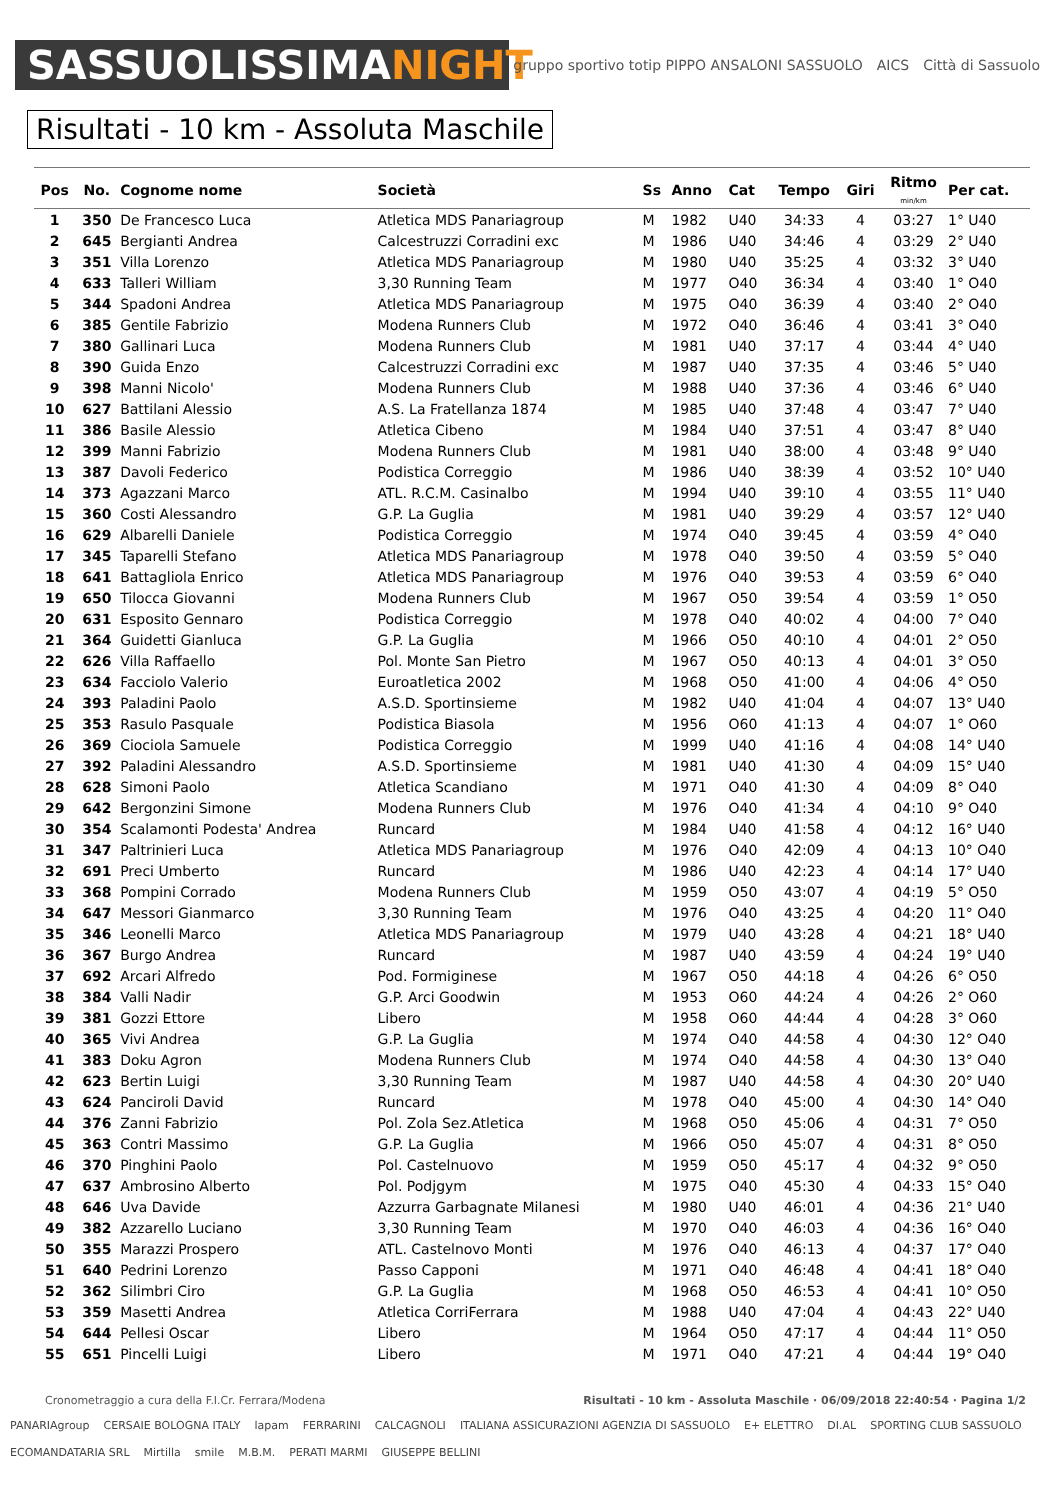SASSUOLISSIMANIGHT
gruppo sportivo totip PIPPO ANSALONI SASSUOLO AICS Città di Sassuolo
Risultati - 10 km - Assoluta Maschile
| Pos | No. | Cognome nome | Società | Ss | Anno | Cat | Tempo | Giri | Ritmo min/km | Per cat. |
| --- | --- | --- | --- | --- | --- | --- | --- | --- | --- | --- |
| 1 | 350 | De Francesco Luca | Atletica MDS Panariagroup | M | 1982 | U40 | 34:33 | 4 | 03:27 | 1° U40 |
| 2 | 645 | Bergianti Andrea | Calcestruzzi Corradini exc | M | 1986 | U40 | 34:46 | 4 | 03:29 | 2° U40 |
| 3 | 351 | Villa Lorenzo | Atletica MDS Panariagroup | M | 1980 | U40 | 35:25 | 4 | 03:32 | 3° U40 |
| 4 | 633 | Talleri William | 3,30 Running Team | M | 1977 | O40 | 36:34 | 4 | 03:40 | 1° O40 |
| 5 | 344 | Spadoni Andrea | Atletica MDS Panariagroup | M | 1975 | O40 | 36:39 | 4 | 03:40 | 2° O40 |
| 6 | 385 | Gentile Fabrizio | Modena Runners Club | M | 1972 | O40 | 36:46 | 4 | 03:41 | 3° O40 |
| 7 | 380 | Gallinari Luca | Modena Runners Club | M | 1981 | U40 | 37:17 | 4 | 03:44 | 4° U40 |
| 8 | 390 | Guida Enzo | Calcestruzzi Corradini exc | M | 1987 | U40 | 37:35 | 4 | 03:46 | 5° U40 |
| 9 | 398 | Manni Nicolo' | Modena Runners Club | M | 1988 | U40 | 37:36 | 4 | 03:46 | 6° U40 |
| 10 | 627 | Battilani Alessio | A.S. La Fratellanza 1874 | M | 1985 | U40 | 37:48 | 4 | 03:47 | 7° U40 |
| 11 | 386 | Basile Alessio | Atletica Cibeno | M | 1984 | U40 | 37:51 | 4 | 03:47 | 8° U40 |
| 12 | 399 | Manni Fabrizio | Modena Runners Club | M | 1981 | U40 | 38:00 | 4 | 03:48 | 9° U40 |
| 13 | 387 | Davoli Federico | Podistica Correggio | M | 1986 | U40 | 38:39 | 4 | 03:52 | 10° U40 |
| 14 | 373 | Agazzani Marco | ATL. R.C.M. Casinalbo | M | 1994 | U40 | 39:10 | 4 | 03:55 | 11° U40 |
| 15 | 360 | Costi Alessandro | G.P. La Guglia | M | 1981 | U40 | 39:29 | 4 | 03:57 | 12° U40 |
| 16 | 629 | Albarelli Daniele | Podistica Correggio | M | 1974 | O40 | 39:45 | 4 | 03:59 | 4° O40 |
| 17 | 345 | Taparelli Stefano | Atletica MDS Panariagroup | M | 1978 | O40 | 39:50 | 4 | 03:59 | 5° O40 |
| 18 | 641 | Battagliola Enrico | Atletica MDS Panariagroup | M | 1976 | O40 | 39:53 | 4 | 03:59 | 6° O40 |
| 19 | 650 | Tilocca Giovanni | Modena Runners Club | M | 1967 | O50 | 39:54 | 4 | 03:59 | 1° O50 |
| 20 | 631 | Esposito Gennaro | Podistica Correggio | M | 1978 | O40 | 40:02 | 4 | 04:00 | 7° O40 |
| 21 | 364 | Guidetti Gianluca | G.P. La Guglia | M | 1966 | O50 | 40:10 | 4 | 04:01 | 2° O50 |
| 22 | 626 | Villa Raffaello | Pol. Monte San Pietro | M | 1967 | O50 | 40:13 | 4 | 04:01 | 3° O50 |
| 23 | 634 | Facciolo Valerio | Euroatletica 2002 | M | 1968 | O50 | 41:00 | 4 | 04:06 | 4° O50 |
| 24 | 393 | Paladini Paolo | A.S.D. Sportinsieme | M | 1982 | U40 | 41:04 | 4 | 04:07 | 13° U40 |
| 25 | 353 | Rasulo Pasquale | Podistica Biasola | M | 1956 | O60 | 41:13 | 4 | 04:07 | 1° O60 |
| 26 | 369 | Ciociola Samuele | Podistica Correggio | M | 1999 | U40 | 41:16 | 4 | 04:08 | 14° U40 |
| 27 | 392 | Paladini Alessandro | A.S.D. Sportinsieme | M | 1981 | U40 | 41:30 | 4 | 04:09 | 15° U40 |
| 28 | 628 | Simoni Paolo | Atletica Scandiano | M | 1971 | O40 | 41:30 | 4 | 04:09 | 8° O40 |
| 29 | 642 | Bergonzini Simone | Modena Runners Club | M | 1976 | O40 | 41:34 | 4 | 04:10 | 9° O40 |
| 30 | 354 | Scalamonti Podesta' Andrea | Runcard | M | 1984 | U40 | 41:58 | 4 | 04:12 | 16° U40 |
| 31 | 347 | Paltrinieri Luca | Atletica MDS Panariagroup | M | 1976 | O40 | 42:09 | 4 | 04:13 | 10° O40 |
| 32 | 691 | Preci Umberto | Runcard | M | 1986 | U40 | 42:23 | 4 | 04:14 | 17° U40 |
| 33 | 368 | Pompini Corrado | Modena Runners Club | M | 1959 | O50 | 43:07 | 4 | 04:19 | 5° O50 |
| 34 | 647 | Messori Gianmarco | 3,30 Running Team | M | 1976 | O40 | 43:25 | 4 | 04:20 | 11° O40 |
| 35 | 346 | Leonelli Marco | Atletica MDS Panariagroup | M | 1979 | U40 | 43:28 | 4 | 04:21 | 18° U40 |
| 36 | 367 | Burgo Andrea | Runcard | M | 1987 | U40 | 43:59 | 4 | 04:24 | 19° U40 |
| 37 | 692 | Arcari Alfredo | Pod. Formiginese | M | 1967 | O50 | 44:18 | 4 | 04:26 | 6° O50 |
| 38 | 384 | Valli Nadir | G.P. Arci Goodwin | M | 1953 | O60 | 44:24 | 4 | 04:26 | 2° O60 |
| 39 | 381 | Gozzi Ettore | Libero | M | 1958 | O60 | 44:44 | 4 | 04:28 | 3° O60 |
| 40 | 365 | Vivi Andrea | G.P. La Guglia | M | 1974 | O40 | 44:58 | 4 | 04:30 | 12° O40 |
| 41 | 383 | Doku Agron | Modena Runners Club | M | 1974 | O40 | 44:58 | 4 | 04:30 | 13° O40 |
| 42 | 623 | Bertin Luigi | 3,30 Running Team | M | 1987 | U40 | 44:58 | 4 | 04:30 | 20° U40 |
| 43 | 624 | Panciroli David | Runcard | M | 1978 | O40 | 45:00 | 4 | 04:30 | 14° O40 |
| 44 | 376 | Zanni Fabrizio | Pol. Zola Sez.Atletica | M | 1968 | O50 | 45:06 | 4 | 04:31 | 7° O50 |
| 45 | 363 | Contri Massimo | G.P. La Guglia | M | 1966 | O50 | 45:07 | 4 | 04:31 | 8° O50 |
| 46 | 370 | Pinghini Paolo | Pol. Castelnuovo | M | 1959 | O50 | 45:17 | 4 | 04:32 | 9° O50 |
| 47 | 637 | Ambrosino Alberto | Pol. Podjgym | M | 1975 | O40 | 45:30 | 4 | 04:33 | 15° O40 |
| 48 | 646 | Uva Davide | Azzurra Garbagnate Milanesi | M | 1980 | U40 | 46:01 | 4 | 04:36 | 21° U40 |
| 49 | 382 | Azzarello Luciano | 3,30 Running Team | M | 1970 | O40 | 46:03 | 4 | 04:36 | 16° O40 |
| 50 | 355 | Marazzi Prospero | ATL. Castelnovo Monti | M | 1976 | O40 | 46:13 | 4 | 04:37 | 17° O40 |
| 51 | 640 | Pedrini Lorenzo | Passo Capponi | M | 1971 | O40 | 46:48 | 4 | 04:41 | 18° O40 |
| 52 | 362 | Silimbri Ciro | G.P. La Guglia | M | 1968 | O50 | 46:53 | 4 | 04:41 | 10° O50 |
| 53 | 359 | Masetti Andrea | Atletica CorriFerrara | M | 1988 | U40 | 47:04 | 4 | 04:43 | 22° U40 |
| 54 | 644 | Pellesi Oscar | Libero | M | 1964 | O50 | 47:17 | 4 | 04:44 | 11° O50 |
| 55 | 651 | Pincelli Luigi | Libero | M | 1971 | O40 | 47:21 | 4 | 04:44 | 19° O40 |
Cronometraggio a cura della F.I.Cr. Ferrara/Modena Risultati - 10 km - Assoluta Maschile · 06/09/2018 22:40:54 · Pagina 1/2
PANARIAgroup CERSAIE BOLOGNA ITALY lapam FERRARINI CALCAGNOLI ITALIANA ASSICURAZIONI AGENZIA DI SASSUOLO E+ ELETTRO DI.AL SPORTING CLUB SASSUOLO ECOMANDATARIA SRL Mirtilla smile M.B.M. PERATI MARMI GIUSEPPE BELLINI